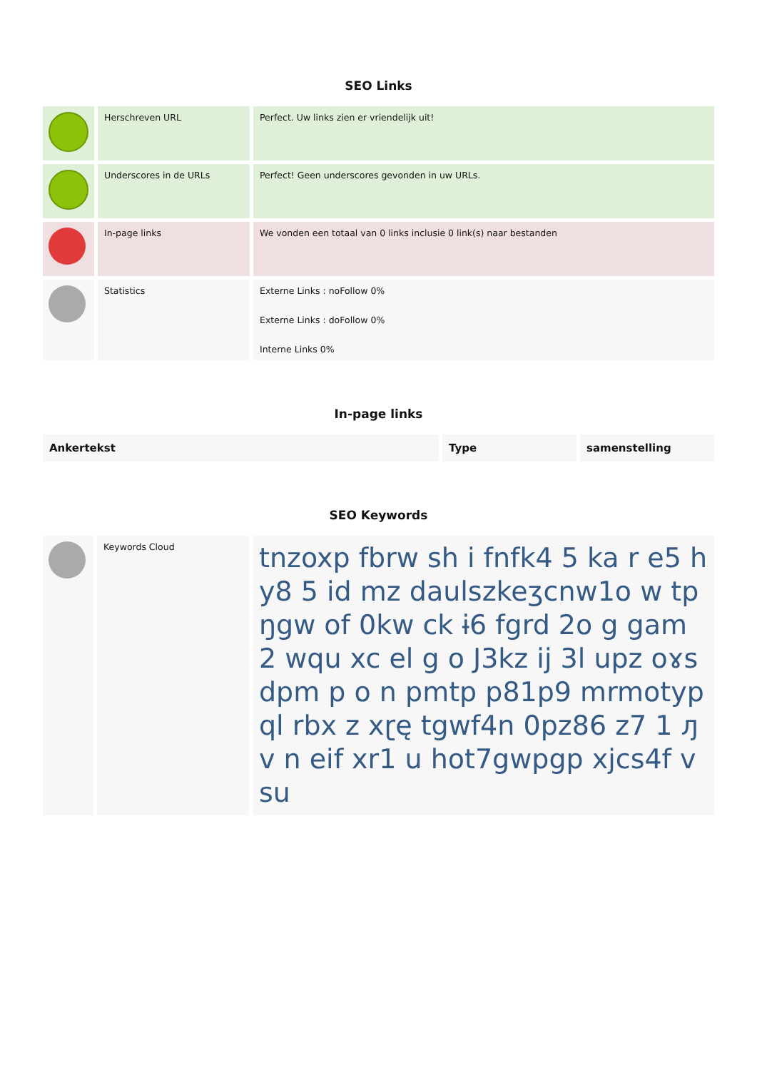SEO Links
| | Herschreven URL | Perfect. Uw links zien er vriendelijk uit! |
| | Underscores in de URLs | Perfect! Geen underscores gevonden in uw URLs. |
| | In-page links | We vonden een totaal van 0 links inclusie 0 link(s) naar bestanden |
| | Statistics | Externe Links : noFollow 0% Externe Links : doFollow 0% Interne Links 0% |
In-page links
| Ankertekst | Type | samenstelling |
| --- | --- | --- |
SEO Keywords
| | Keywords Cloud | tnzoxp fbrw sh i fnfk4 5 ka r e5 hy8 5 id mz daulszkeʒcnw1o w tpŋgw of 0kw ck ɨ6 fgrd 2o g gam 2 wqu xc el g o J3kz ij 3l upz oɤsdpm p o n pmtp p81p9 mrmotypql rbx z xɽę tgwf4n 0pz86 z7 1 ԓv n eif xr1 u hot7gwpgp xjcs4f vsu |